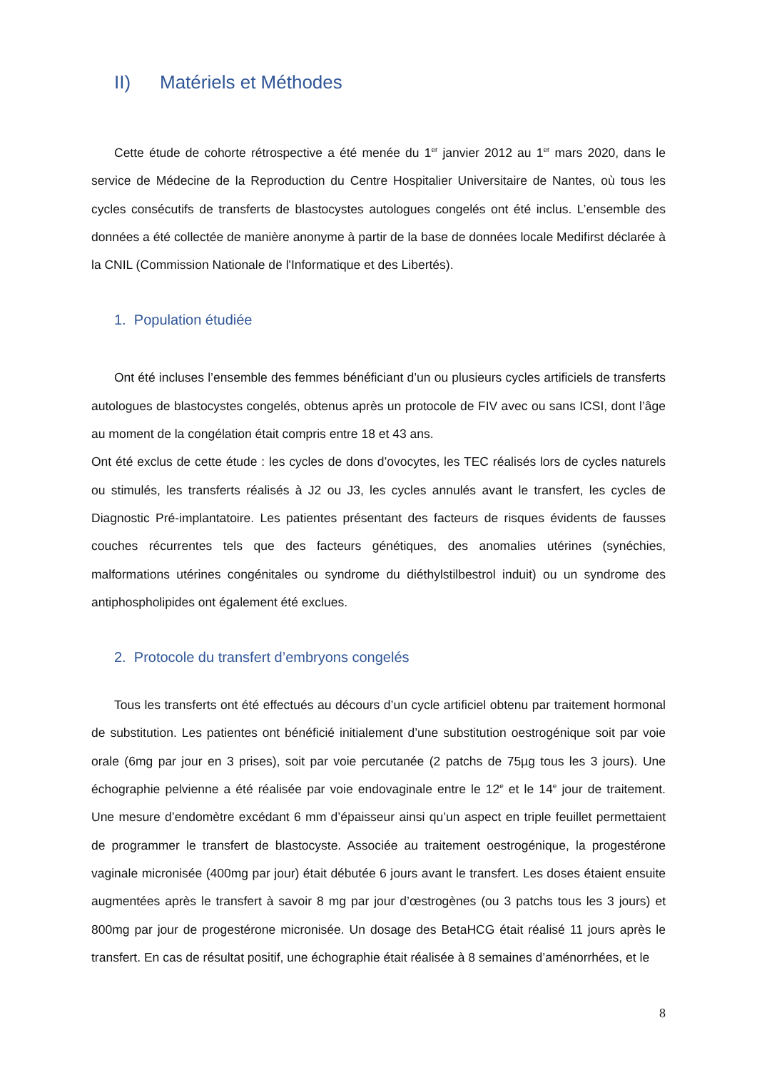II) Matériels et Méthodes
Cette étude de cohorte rétrospective a été menée du 1<sup>er</sup> janvier 2012 au 1<sup>er</sup> mars 2020, dans le service de Médecine de la Reproduction du Centre Hospitalier Universitaire de Nantes, où tous les cycles consécutifs de transferts de blastocystes autologues congelés ont été inclus. L’ensemble des données a été collectée de manière anonyme à partir de la base de données locale Medifirst déclarée à la CNIL (Commission Nationale de l'Informatique et des Libertés).
1. Population étudiée
Ont été incluses l’ensemble des femmes bénéficiant d’un ou plusieurs cycles artificiels de transferts autologues de blastocystes congelés, obtenus après un protocole de FIV avec ou sans ICSI, dont l’âge au moment de la congélation était compris entre 18 et 43 ans.
Ont été exclus de cette étude : les cycles de dons d’ovocytes, les TEC réalisés lors de cycles naturels ou stimulés, les transferts réalisés à J2 ou J3, les cycles annulés avant le transfert, les cycles de Diagnostic Pré-implantatoire. Les patientes présentant des facteurs de risques évidents de fausses couches récurrentes tels que des facteurs génétiques, des anomalies utérines (synéchies, malformations utérines congénitales ou syndrome du diéthylstilbestrol induit) ou un syndrome des antiphospholipides ont également été exclues.
2. Protocole du transfert d’embryons congelés
Tous les transferts ont été effectués au décours d’un cycle artificiel obtenu par traitement hormonal de substitution. Les patientes ont bénéficié initialement d’une substitution oestrogénique soit par voie orale (6mg par jour en 3 prises), soit par voie percutanée (2 patchs de 75µg tous les 3 jours). Une échographie pelvienne a été réalisée par voie endovaginale entre le 12<sup>e</sup> et le 14<sup>e</sup> jour de traitement. Une mesure d’endomètre excédant 6 mm d’épaisseur ainsi qu’un aspect en triple feuillet permettaient de programmer le transfert de blastocyste. Associée au traitement oestrogénique, la progestérone vaginale micronisée (400mg par jour) était débutée 6 jours avant le transfert. Les doses étaient ensuite augmentées après le transfert à savoir 8 mg par jour d’œstrogènes (ou 3 patchs tous les 3 jours) et 800mg par jour de progestérone micronisée. Un dosage des BetaHCG était réalisé 11 jours après le transfert. En cas de résultat positif, une échographie était réalisée à 8 semaines d’aménorrhées, et le
8